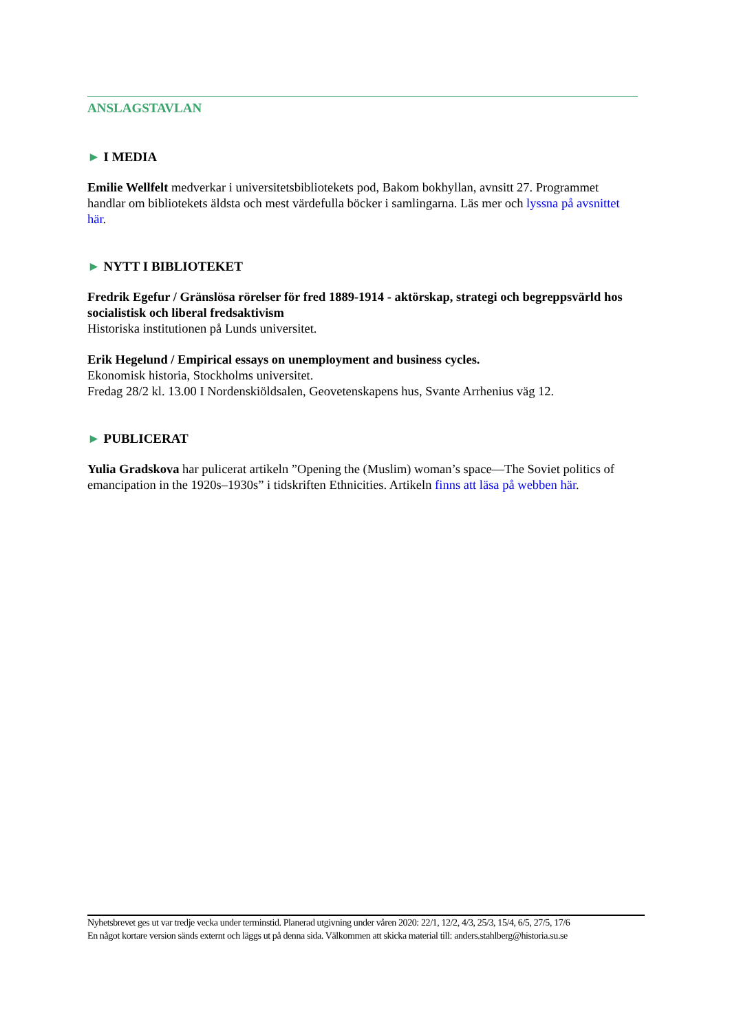ANSLAGSTAVLAN
► I MEDIA
Emilie Wellfelt medverkar i universitetsbibliotekets pod, Bakom bokhyllan, avnsitt 27. Programmet handlar om bibliotekets äldsta och mest värdefulla böcker i samlingarna. Läs mer och lyssna på avsnittet här.
► NYTT I BIBLIOTEKET
Fredrik Egefur / Gränslösa rörelser för fred 1889-1914 - aktörskap, strategi och begreppsvärld hos socialistisk och liberal fredsaktivism
Historiska institutionen på Lunds universitet.
Erik Hegelund / Empirical essays on unemployment and business cycles.
Ekonomisk historia, Stockholms universitet.
Fredag 28/2 kl. 13.00 I Nordenskiöldsalen, Geovetenskapens hus, Svante Arrhenius väg 12.
► PUBLICERAT
Yulia Gradskova har pulicerat artikeln ”Opening the (Muslim) woman’s space—The Soviet politics of emancipation in the 1920s–1930s” i tidskriften Ethnicities. Artikeln finns att läsa på webben här.
Nyhetsbrevet ges ut var tredje vecka under terminstid. Planerad utgivning under våren 2020: 22/1, 12/2, 4/3, 25/3, 15/4, 6/5, 27/5, 17/6
En något kortare version sänds externt och läggs ut på denna sida. Välkommen att skicka material till: anders.stahlberg@historia.su.se